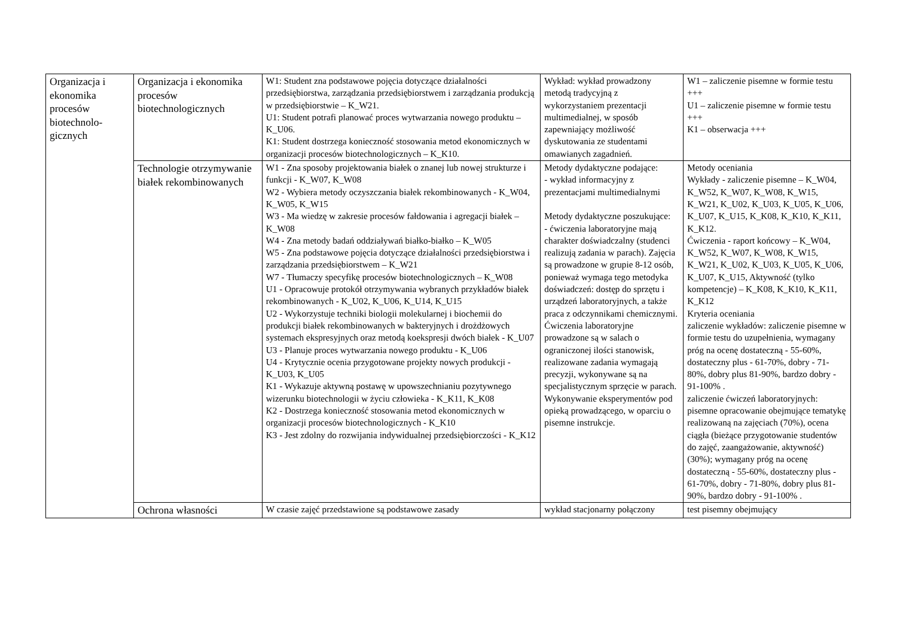| Organizacja i ekonomika procesów biotechnolo-gicznych | Organizacja i ekonomika procesów biotechnologicznych | W1: Student zna podstawowe pojęcia dotyczące działalności przedsiębiorstwa, zarządzania przedsiębiorstwem i zarządzania produkcją w przedsiębiorstwie – K_W21. U1: Student potrafi planować proces wytwarzania nowego produktu – K_U06. K1: Student dostrzega konieczność stosowania metod ekonomicznych w organizacji procesów biotechnologicznych – K_K10. | Wykład: wykład prowadzony metodą tradycyjną z wykorzystaniem prezentacji multimedialnej, w sposób zapewniający możliwość dyskutowania ze studentami omawianych zagadnień. | W1 – zaliczenie pisemne w formie testu +++ U1 – zaliczenie pisemne w formie testu +++ K1 – obserwacja +++ |
| | Technologie otrzymywanie białek rekombinowanych | W1 - Zna sposoby projektowania białek o znanej lub nowej strukturze i funkcji - K_W07, K_W08 W2 - Wybiera metody oczyszczania białek rekombinowanych - K_W04, K_W05, K_W15 W3 - Ma wiedzę w zakresie procesów fałdowania i agregacji białek – K_W08 W4 - Zna metody badań oddziaływań białko-białko – K_W05 W5 - Zna podstawowe pojęcia dotyczące działalności przedsiębiorstwa i zarządzania przedsiębiorstwem – K_W21 W7 - Tłumaczy specyfikę procesów biotechnologicznych – K_W08 U1 - Opracowuje protokół otrzymywania wybranych przykładów białek rekombinowanych - K_U02, K_U06, K_U14, K_U15 U2 - Wykorzystuje techniki biologii molekularnej i biochemii do produkcji białek rekombinowanych w bakteryjnych i drożdżowych systemach ekspresyjnych oraz metodą koekspresji dwóch białek - K_U07 U3 - Planuje proces wytwarzania nowego produktu - K_U06 U4 - Krytycznie ocenia przygotowane projekty nowych produkcji - K_U03, K_U05 K1 - Wykazuje aktywną postawę w upowszechnianiu pozytywnego wizerunku biotechnologii w życiu człowieka - K_K11, K_K08 K2 - Dostrzega konieczność stosowania metod ekonomicznych w organizacji procesów biotechnologicznych - K_K10 K3 - Jest zdolny do rozwijania indywidualnej przedsiębiorczości - K_K12 | Metody dydaktyczne podające: - wykład informacyjny z prezentacjami multimedialnymi Metody dydaktyczne poszukujące: - ćwiczenia laboratoryjne mają charakter doświadczalny (studenci realizują zadania w parach). Zajęcia są prowadzone w grupie 8-12 osób, ponieważ wymaga tego metodyka doświadczeń: dostęp do sprzętu i urządzeń laboratoryjnych, a także praca z odczynnikami chemicznymi. Ćwiczenia laboratoryjne prowadzone są w salach o ograniczonej ilości stanowisk, realizowane zadania wymagają precyzji, wykonywane są na specjalistycznym sprzęcie w parach. Wykonywanie eksperymentów pod opieką prowadzącego, w oparciu o pisemne instrukcje. | Metody oceniania Wykłady - zaliczenie pisemne – K_W04, K_W52, K_W07, K_W08, K_W15, K_W21, K_U02, K_U03, K_U05, K_U06, K_U07, K_U15, K_K08, K_K10, K_K11, K_K12. Ćwiczenia - raport końcowy – K_W04, K_W52, K_W07, K_W08, K_W15, K_W21, K_U02, K_U03, K_U05, K_U06, K_U07, K_U15, Aktywność (tylko kompetencje) – K_K08, K_K10, K_K11, K_K12 Kryteria oceniania zaliczenie wykładów: zaliczenie pisemne w formie testu do uzupełnienia, wymagany próg na ocenę dostateczną - 55-60%, dostateczny plus - 61-70%, dobry - 71-80%, dobry plus 81-90%, bardzo dobry - 91-100% . zaliczenie ćwiczeń laboratoryjnych: pisemne opracowanie obejmujące tematykę realizowaną na zajęciach (70%), ocena ciągła (bieżące przygotowanie studentów do zajęć, zaangażowanie, aktywność) (30%); wymagany próg na ocenę dostateczną - 55-60%, dostateczny plus - 61-70%, dobry - 71-80%, dobry plus 81-90%, bardzo dobry - 91-100% . |
| | Ochrona własności | W czasie zajęć przedstawione są podstawowe zasady | wykład stacjonarny połączony | test pisemny obejmujący |